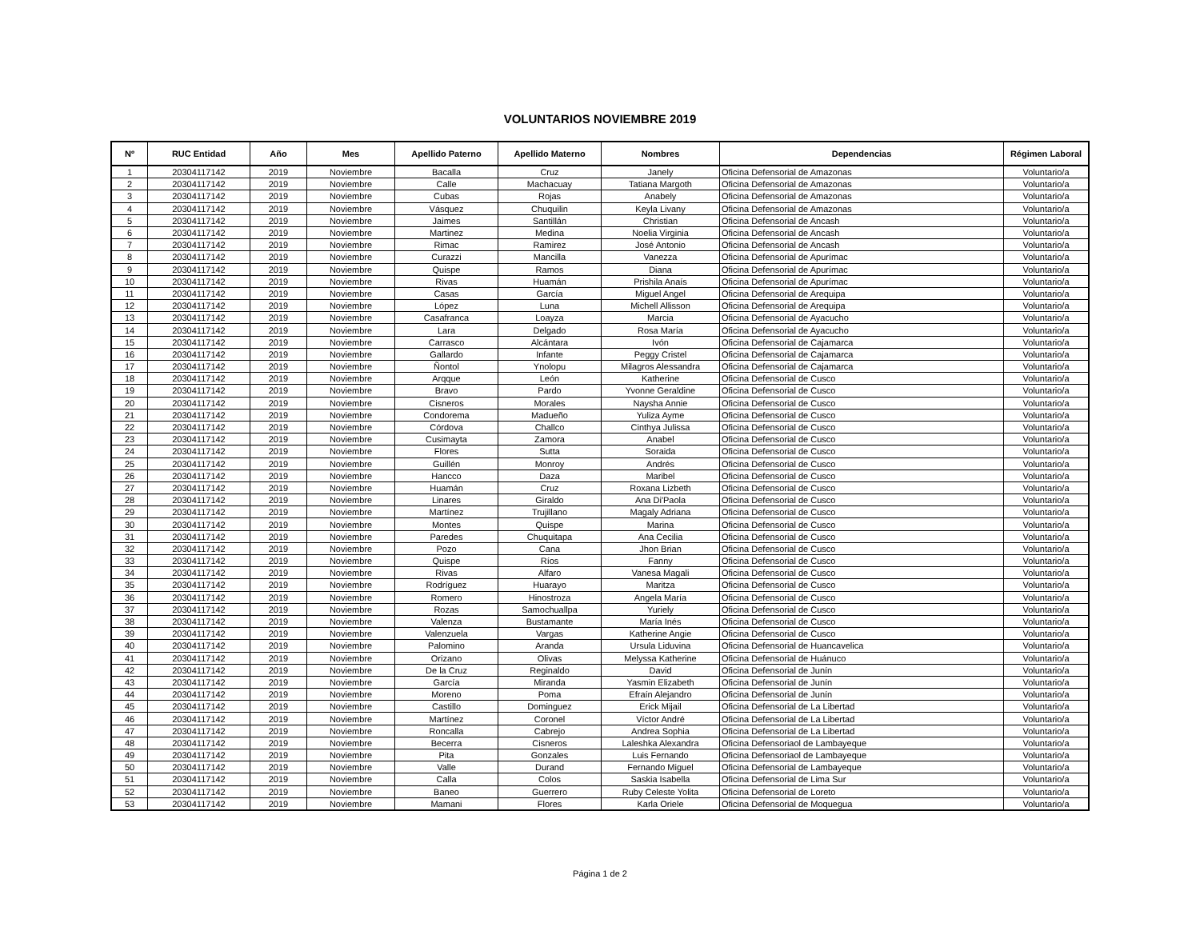VOLUNTARIOS NOVIEMBRE 2019
| Nº | RUC Entidad | Año | Mes | Apellido Paterno | Apellido Materno | Nombres | Dependencias | Régimen Laboral |
| --- | --- | --- | --- | --- | --- | --- | --- | --- |
| 1 | 20304117142 | 2019 | Noviembre | Bacalla | Cruz | Janely | Oficina Defensorial de Amazonas | Voluntario/a |
| 2 | 20304117142 | 2019 | Noviembre | Calle | Machacuay | Tatiana Margoth | Oficina Defensorial de Amazonas | Voluntario/a |
| 3 | 20304117142 | 2019 | Noviembre | Cubas | Rojas | Anabely | Oficina Defensorial de Amazonas | Voluntario/a |
| 4 | 20304117142 | 2019 | Noviembre | Vásquez | Chuquilin | Keyla Livany | Oficina Defensorial de Amazonas | Voluntario/a |
| 5 | 20304117142 | 2019 | Noviembre | Jaimes | Santillán | Christian | Oficina Defensorial de Ancash | Voluntario/a |
| 6 | 20304117142 | 2019 | Noviembre | Martinez | Medina | Noelia Virginia | Oficina Defensorial de Ancash | Voluntario/a |
| 7 | 20304117142 | 2019 | Noviembre | Rimac | Ramirez | José Antonio | Oficina Defensorial de Ancash | Voluntario/a |
| 8 | 20304117142 | 2019 | Noviembre | Curazzi | Mancilla | Vanezza | Oficina Defensorial de Apurímac | Voluntario/a |
| 9 | 20304117142 | 2019 | Noviembre | Quispe | Ramos | Diana | Oficina Defensorial de Apurímac | Voluntario/a |
| 10 | 20304117142 | 2019 | Noviembre | Rivas | Huamán | Prishila Anaís | Oficina Defensorial de Apurímac | Voluntario/a |
| 11 | 20304117142 | 2019 | Noviembre | Casas | García | Miguel Angel | Oficina Defensorial de Arequipa | Voluntario/a |
| 12 | 20304117142 | 2019 | Noviembre | López | Luna | Michell Allisson | Oficina Defensorial de Arequipa | Voluntario/a |
| 13 | 20304117142 | 2019 | Noviembre | Casafranca | Loayza | Marcia | Oficina Defensorial de Ayacucho | Voluntario/a |
| 14 | 20304117142 | 2019 | Noviembre | Lara | Delgado | Rosa María | Oficina Defensorial de Ayacucho | Voluntario/a |
| 15 | 20304117142 | 2019 | Noviembre | Carrasco | Alcántara | Ivón | Oficina Defensorial de Cajamarca | Voluntario/a |
| 16 | 20304117142 | 2019 | Noviembre | Gallardo | Infante | Peggy Cristel | Oficina Defensorial de Cajamarca | Voluntario/a |
| 17 | 20304117142 | 2019 | Noviembre | Ñontol | Ynolopu | Milagros Alessandra | Oficina Defensorial de Cajamarca | Voluntario/a |
| 18 | 20304117142 | 2019 | Noviembre | Arqque | León | Katherine | Oficina Defensorial de Cusco | Voluntario/a |
| 19 | 20304117142 | 2019 | Noviembre | Bravo | Pardo | Yvonne Geraldine | Oficina Defensorial de Cusco | Voluntario/a |
| 20 | 20304117142 | 2019 | Noviembre | Cisneros | Morales | Naysha Annie | Oficina Defensorial de Cusco | Voluntario/a |
| 21 | 20304117142 | 2019 | Noviembre | Condorema | Madueño | Yuliza Ayme | Oficina Defensorial de Cusco | Voluntario/a |
| 22 | 20304117142 | 2019 | Noviembre | Córdova | Challco | Cinthya Julissa | Oficina Defensorial de Cusco | Voluntario/a |
| 23 | 20304117142 | 2019 | Noviembre | Cusimayta | Zamora | Anabel | Oficina Defensorial de Cusco | Voluntario/a |
| 24 | 20304117142 | 2019 | Noviembre | Flores | Sutta | Soraida | Oficina Defensorial de Cusco | Voluntario/a |
| 25 | 20304117142 | 2019 | Noviembre | Guillén | Monroy | Andrés | Oficina Defensorial de Cusco | Voluntario/a |
| 26 | 20304117142 | 2019 | Noviembre | Hancco | Daza | Maribel | Oficina Defensorial de Cusco | Voluntario/a |
| 27 | 20304117142 | 2019 | Noviembre | Huamán | Cruz | Roxana Lizbeth | Oficina Defensorial de Cusco | Voluntario/a |
| 28 | 20304117142 | 2019 | Noviembre | Linares | Giraldo | Ana Di'Paola | Oficina Defensorial de Cusco | Voluntario/a |
| 29 | 20304117142 | 2019 | Noviembre | Martínez | Trujillano | Magaly Adriana | Oficina Defensorial de Cusco | Voluntario/a |
| 30 | 20304117142 | 2019 | Noviembre | Montes | Quispe | Marina | Oficina Defensorial de Cusco | Voluntario/a |
| 31 | 20304117142 | 2019 | Noviembre | Paredes | Chuquitapa | Ana Cecilia | Oficina Defensorial de Cusco | Voluntario/a |
| 32 | 20304117142 | 2019 | Noviembre | Pozo | Cana | Jhon Brian | Oficina Defensorial de Cusco | Voluntario/a |
| 33 | 20304117142 | 2019 | Noviembre | Quispe | Ríos | Fanny | Oficina Defensorial de Cusco | Voluntario/a |
| 34 | 20304117142 | 2019 | Noviembre | Rivas | Alfaro | Vanesa Magali | Oficina Defensorial de Cusco | Voluntario/a |
| 35 | 20304117142 | 2019 | Noviembre | Rodríguez | Huarayo | Maritza | Oficina Defensorial de Cusco | Voluntario/a |
| 36 | 20304117142 | 2019 | Noviembre | Romero | Hinostroza | Angela María | Oficina Defensorial de Cusco | Voluntario/a |
| 37 | 20304117142 | 2019 | Noviembre | Rozas | Samochuallpa | Yuriely | Oficina Defensorial de Cusco | Voluntario/a |
| 38 | 20304117142 | 2019 | Noviembre | Valenza | Bustamante | María Inés | Oficina Defensorial de Cusco | Voluntario/a |
| 39 | 20304117142 | 2019 | Noviembre | Valenzuela | Vargas | Katherine Angie | Oficina Defensorial de Cusco | Voluntario/a |
| 40 | 20304117142 | 2019 | Noviembre | Palomino | Aranda | Ursula Liduvina | Oficina Defensorial de Huancavelica | Voluntario/a |
| 41 | 20304117142 | 2019 | Noviembre | Orizano | Olivas | Melyssa Katherine | Oficina Defensorial de Huánuco | Voluntario/a |
| 42 | 20304117142 | 2019 | Noviembre | De la Cruz | Reginaldo | David | Oficina Defensorial de Junín | Voluntario/a |
| 43 | 20304117142 | 2019 | Noviembre | García | Miranda | Yasmin Elizabeth | Oficina Defensorial de Junín | Voluntario/a |
| 44 | 20304117142 | 2019 | Noviembre | Moreno | Poma | Efraín Alejandro | Oficina Defensorial de Junín | Voluntario/a |
| 45 | 20304117142 | 2019 | Noviembre | Castillo | Dominguez | Erick Mijail | Oficina Defensorial de La Libertad | Voluntario/a |
| 46 | 20304117142 | 2019 | Noviembre | Martínez | Coronel | Víctor André | Oficina Defensorial de La Libertad | Voluntario/a |
| 47 | 20304117142 | 2019 | Noviembre | Roncalla | Cabrejo | Andrea Sophia | Oficina Defensorial de La Libertad | Voluntario/a |
| 48 | 20304117142 | 2019 | Noviembre | Becerra | Cisneros | Laleshka Alexandra | Oficina Defensoriaol de Lambayeque | Voluntario/a |
| 49 | 20304117142 | 2019 | Noviembre | Pita | Gonzales | Luis Fernando | Oficina Defensoriaol de Lambayeque | Voluntario/a |
| 50 | 20304117142 | 2019 | Noviembre | Valle | Durand | Fernando Miguel | Oficina Defensorial de Lambayeque | Voluntario/a |
| 51 | 20304117142 | 2019 | Noviembre | Calla | Colos | Saskia Isabella | Oficina Defensorial de Lima Sur | Voluntario/a |
| 52 | 20304117142 | 2019 | Noviembre | Baneo | Guerrero | Ruby Celeste Yolita | Oficina Defensorial de Loreto | Voluntario/a |
| 53 | 20304117142 | 2019 | Noviembre | Mamani | Flores | Karla Oriele | Oficina Defensorial de Moquegua | Voluntario/a |
Página 1 de 2